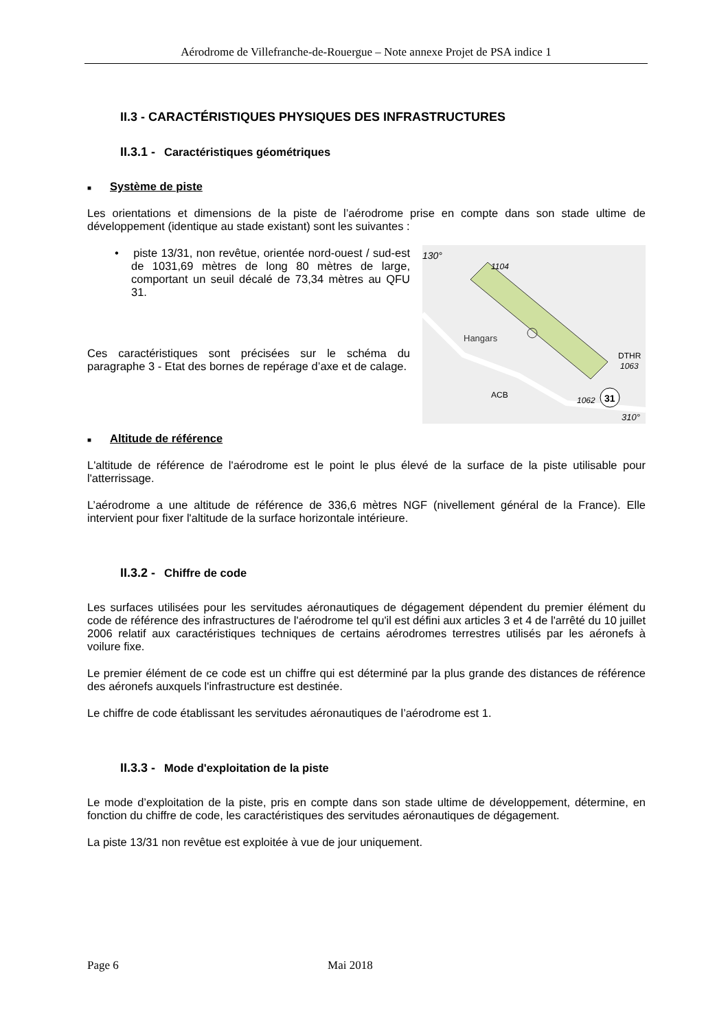Aérodrome de Villefranche-de-Rouergue – Note annexe Projet de PSA indice 1
II.3 - CARACTÉRISTIQUES PHYSIQUES DES INFRASTRUCTURES
II.3.1 - Caractéristiques géométriques
■ Système de piste
Les orientations et dimensions de la piste de l’aérodrome prise en compte dans son stade ultime de développement (identique au stade existant) sont les suivantes :
• piste 13/31, non revêtue, orientée nord-ouest / sud-est de 1031,69 mètres de long 80 mètres de large, comportant un seuil décalé de 73,34 mètres au QFU 31.
Ces caractéristiques sont précisées sur le schéma du paragraphe 3 - Etat des bornes de repérage d’axe et de calage.
Hangars
1104
130°
DTHR
1063
ACB
1062
31
310°
■ Altitude de référence
L'altitude de référence de l'aérodrome est le point le plus élevé de la surface de la piste utilisable pour l'atterrissage.
L’aérodrome a une altitude de référence de 336,6 mètres NGF (nivellement général de la France). Elle intervient pour fixer l'altitude de la surface horizontale intérieure.
II.3.2 - Chiffre de code
Les surfaces utilisées pour les servitudes aéronautiques de dégagement dépendent du premier élément du code de référence des infrastructures de l'aérodrome tel qu'il est défini aux articles 3 et 4 de l'arrêté du 10 juillet 2006 relatif aux caractéristiques techniques de certains aérodromes terrestres utilisés par les aéronefs à voilure fixe.
Le premier élément de ce code est un chiffre qui est déterminé par la plus grande des distances de référence des aéronefs auxquels l'infrastructure est destinée.
Le chiffre de code établissant les servitudes aéronautiques de l’aérodrome est 1.
II.3.3 - Mode d'exploitation de la piste
Le mode d’exploitation de la piste, pris en compte dans son stade ultime de développement, détermine, en fonction du chiffre de code, les caractéristiques des servitudes aéronautiques de dégagement.
La piste 13/31 non revêtue est exploitée à vue de jour uniquement.
Page 6 Mai 2018